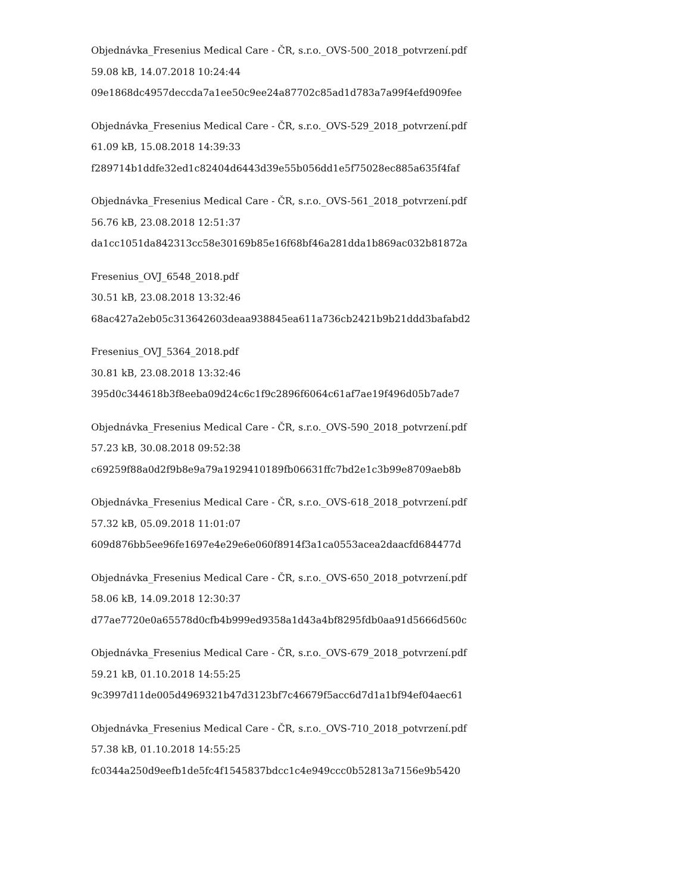Objednávka_Fresenius Medical Care - ČR, s.r.o._OVS-500_2018_potvrzení.pdf
59.08 kB, 14.07.2018 10:24:44
09e1868dc4957deccda7a1ee50c9ee24a87702c85ad1d783a7a99f4efd909fee
Objednávka_Fresenius Medical Care - ČR, s.r.o._OVS-529_2018_potvrzení.pdf
61.09 kB, 15.08.2018 14:39:33
f289714b1ddfe32ed1c82404d6443d39e55b056dd1e5f75028ec885a635f4faf
Objednávka_Fresenius Medical Care - ČR, s.r.o._OVS-561_2018_potvrzení.pdf
56.76 kB, 23.08.2018 12:51:37
da1cc1051da842313cc58e30169b85e16f68bf46a281dda1b869ac032b81872a
Fresenius_OVJ_6548_2018.pdf
30.51 kB, 23.08.2018 13:32:46
68ac427a2eb05c313642603deaa938845ea611a736cb2421b9b21ddd3bafabd2
Fresenius_OVJ_5364_2018.pdf
30.81 kB, 23.08.2018 13:32:46
395d0c344618b3f8eeba09d24c6c1f9c2896f6064c61af7ae19f496d05b7ade7
Objednávka_Fresenius Medical Care - ČR, s.r.o._OVS-590_2018_potvrzení.pdf
57.23 kB, 30.08.2018 09:52:38
c69259f88a0d2f9b8e9a79a1929410189fb06631ffc7bd2e1c3b99e8709aeb8b
Objednávka_Fresenius Medical Care - ČR, s.r.o._OVS-618_2018_potvrzení.pdf
57.32 kB, 05.09.2018 11:01:07
609d876bb5ee96fe1697e4e29e6e060f8914f3a1ca0553acea2daacfd684477d
Objednávka_Fresenius Medical Care - ČR, s.r.o._OVS-650_2018_potvrzení.pdf
58.06 kB, 14.09.2018 12:30:37
d77ae7720e0a65578d0cfb4b999ed9358a1d43a4bf8295fdb0aa91d5666d560c
Objednávka_Fresenius Medical Care - ČR, s.r.o._OVS-679_2018_potvrzení.pdf
59.21 kB, 01.10.2018 14:55:25
9c3997d11de005d4969321b47d3123bf7c46679f5acc6d7d1a1bf94ef04aec61
Objednávka_Fresenius Medical Care - ČR, s.r.o._OVS-710_2018_potvrzení.pdf
57.38 kB, 01.10.2018 14:55:25
fc0344a250d9eefb1de5fc4f1545837bdcc1c4e949ccc0b52813a7156e9b5420